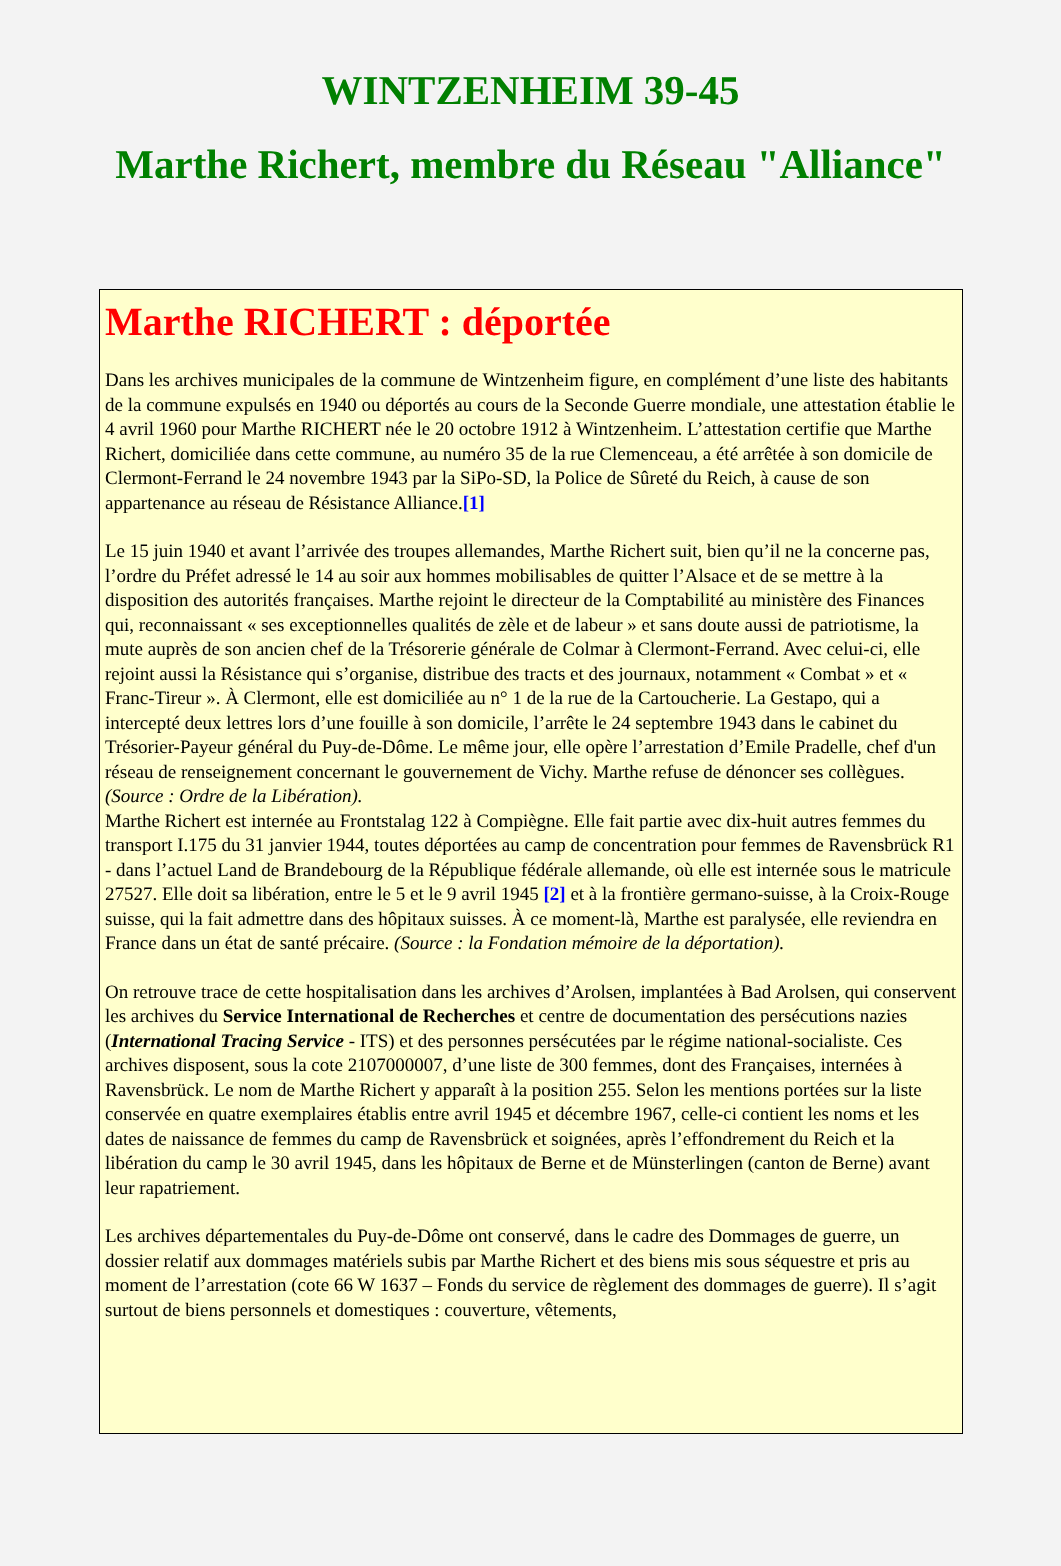WINTZENHEIM 39-45
Marthe Richert, membre du Réseau "Alliance"
Marthe RICHERT : déportée
Dans les archives municipales de la commune de Wintzenheim figure, en complément d’une liste des habitants de la commune expulsés en 1940 ou déportés au cours de la Seconde Guerre mondiale, une attestation établie le 4 avril 1960 pour Marthe RICHERT née le 20 octobre 1912 à Wintzenheim. L’attestation certifie que Marthe Richert, domiciliée dans cette commune, au numéro 35 de la rue Clemenceau, a été arrêtée à son domicile de Clermont-Ferrand le 24 novembre 1943 par la SiPo-SD, la Police de Sûreté du Reich, à cause de son appartenance au réseau de Résistance Alliance.[1]
Le 15 juin 1940 et avant l’arrivée des troupes allemandes, Marthe Richert suit, bien qu’il ne la concerne pas, l’ordre du Préfet adressé le 14 au soir aux hommes mobilisables de quitter l’Alsace et de se mettre à la disposition des autorités françaises. Marthe rejoint le directeur de la Comptabilité au ministère des Finances qui, reconnaissant « ses exceptionnelles qualités de zèle et de labeur » et sans doute aussi de patriotisme, la mute auprès de son ancien chef de la Trésorerie générale de Colmar à Clermont-Ferrand. Avec celui-ci, elle rejoint aussi la Résistance qui s’organise, distribue des tracts et des journaux, notamment « Combat » et « Franc-Tireur ». À Clermont, elle est domiciliée au n° 1 de la rue de la Cartoucherie. La Gestapo, qui a intercepté deux lettres lors d’une fouille à son domicile, l’arrête le 24 septembre 1943 dans le cabinet du Trésorier-Payeur général du Puy-de-Dôme. Le même jour, elle opère l’arrestation d’Emile Pradelle, chef d'un réseau de renseignement concernant le gouvernement de Vichy. Marthe refuse de dénoncer ses collègues. (Source : Ordre de la Libération).
Marthe Richert est internée au Frontstalag 122 à Compiègne. Elle fait partie avec dix-huit autres femmes du transport I.175 du 31 janvier 1944, toutes déportées au camp de concentration pour femmes de Ravensbrück R1 - dans l’actuel Land de Brandebourg de la République fédérale allemande, où elle est internée sous le matricule 27527. Elle doit sa libération, entre le 5 et le 9 avril 1945 [2] et à la frontière germano-suisse, à la Croix-Rouge suisse, qui la fait admettre dans des hôpitaux suisses. À ce moment-là, Marthe est paralysée, elle reviendra en France dans un état de santé précaire. (Source : la Fondation mémoire de la déportation).
On retrouve trace de cette hospitalisation dans les archives d’Arolsen, implantées à Bad Arolsen, qui conservent les archives du Service International de Recherches et centre de documentation des persécutions nazies (International Tracing Service - ITS) et des personnes persécutées par le régime national-socialiste. Ces archives disposent, sous la cote 2107000007, d’une liste de 300 femmes, dont des Françaises, internées à Ravensbrück. Le nom de Marthe Richert y apparaît à la position 255. Selon les mentions portées sur la liste conservée en quatre exemplaires établis entre avril 1945 et décembre 1967, celle-ci contient les noms et les dates de naissance de femmes du camp de Ravensbrück et soignées, après l’effondrement du Reich et la libération du camp le 30 avril 1945, dans les hôpitaux de Berne et de Münsterlingen (canton de Berne) avant leur rapatriement.
Les archives départementales du Puy-de-Dôme ont conservé, dans le cadre des Dommages de guerre, un dossier relatif aux dommages matériels subis par Marthe Richert et des biens mis sous séquestre et pris au moment de l’arrestation (cote 66 W 1637 – Fonds du service de règlement des dommages de guerre). Il s’agit surtout de biens personnels et domestiques : couverture, vêtements,